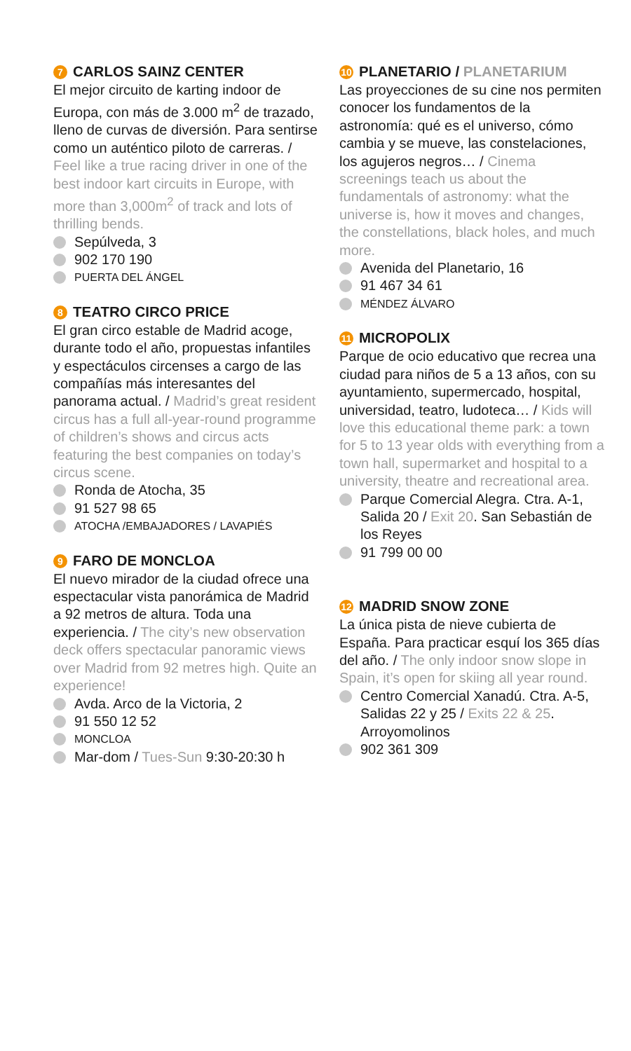7 CARLOS SAINZ CENTER
El mejor circuito de karting indoor de Europa, con más de 3.000 m<sup>2</sup> de trazado, lleno de curvas de diversión. Para sentirse como un auténtico piloto de carreras. / Feel like a true racing driver in one of the best indoor kart circuits in Europe, with more than 3,000m<sup>2</sup> of track and lots of thrilling bends.
Sepúlveda, 3
902 170 190
PUERTA DEL ÁNGEL
8 TEATRO CIRCO PRICE
El gran circo estable de Madrid acoge, durante todo el año, propuestas infantiles y espectáculos circenses a cargo de las compañías más interesantes del panorama actual. / Madrid’s great resident circus has a full all-year-round programme of children’s shows and circus acts featuring the best companies on today’s circus scene.
Ronda de Atocha, 35
91 527 98 65
ATOCHA /EMBAJADORES / LAVAPIÉS
9 FARO DE MONCLOA
El nuevo mirador de la ciudad ofrece una espectacular vista panorámica de Madrid a 92 metros de altura. Toda una experiencia. / The city’s new observation deck offers spectacular panoramic views over Madrid from 92 metres high. Quite an experience!
Avda. Arco de la Victoria, 2
91 550 12 52
MONCLOA
Mar-dom / Tues-Sun 9:30-20:30 h
10 PLANETARIO / PLANETARIUM
Las proyecciones de su cine nos permiten conocer los fundamentos de la astronomía: qué es el universo, cómo cambia y se mueve, las constelaciones, los agujeros negros… / Cinema screenings teach us about the fundamentals of astronomy: what the universe is, how it moves and changes, the constellations, black holes, and much more.
Avenida del Planetario, 16
91 467 34 61
MÉNDEZ ÁLVARO
11 MICROPOLIX
Parque de ocio educativo que recrea una ciudad para niños de 5 a 13 años, con su ayuntamiento, supermercado, hospital, universidad, teatro, ludoteca… / Kids will love this educational theme park: a town for 5 to 13 year olds with everything from a town hall, supermarket and hospital to a university, theatre and recreational area.
Parque Comercial Alegra. Ctra. A-1, Salida 20 / Exit 20. San Sebastián de los Reyes
91 799 00 00
12 MADRID SNOW ZONE
La única pista de nieve cubierta de España. Para practicar esquí los 365 días del año. / The only indoor snow slope in Spain, it’s open for skiing all year round.
Centro Comercial Xanadú. Ctra. A-5, Salidas 22 y 25 / Exits 22 & 25. Arroyomolinos
902 361 309